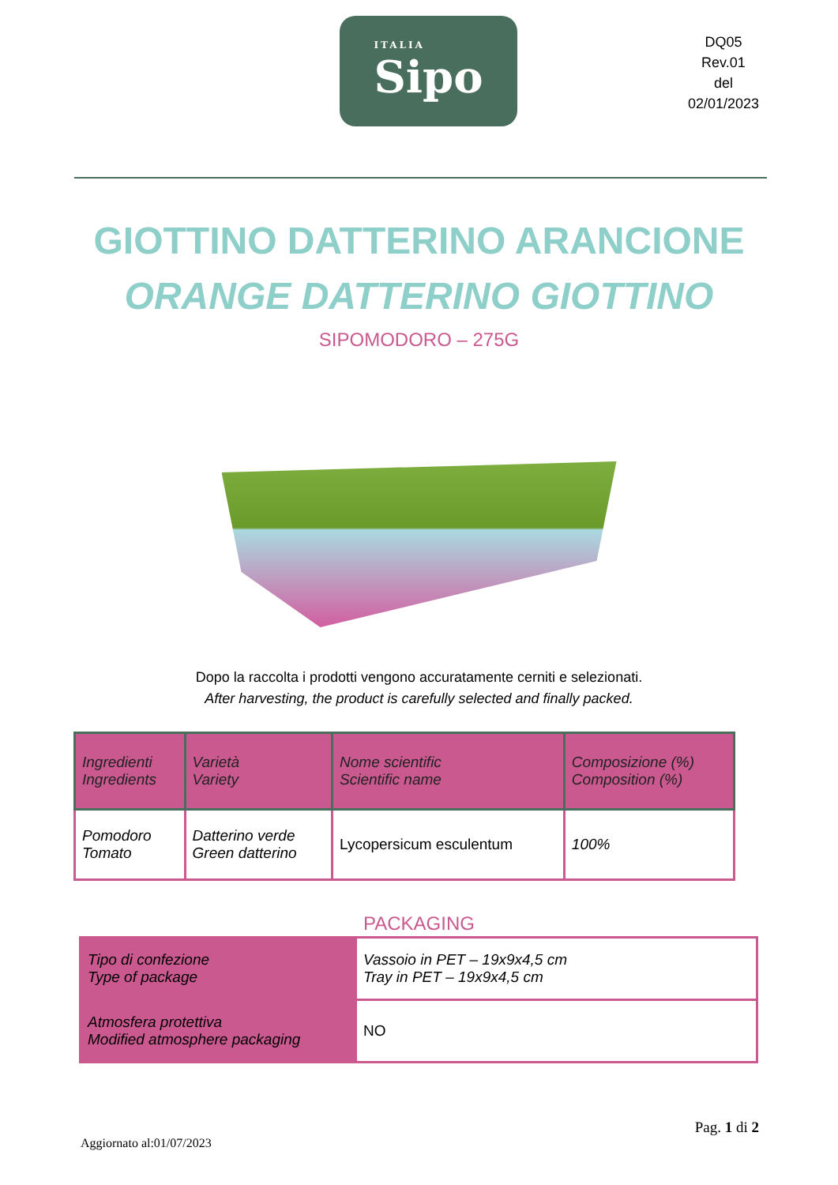ITALIA
Sipo
DQ05
Rev.01
del
02/01/2023
GIOTTINO DATTERINO ARANCIONE
ORANGE DATTERINO GIOTTINO
SIPOMODORO – 275G
Dopo la raccolta i prodotti vengono accuratamente cerniti e selezionati.
After harvesting, the product is carefully selected and finally packed.
| Ingredienti Ingredients | Varietà Variety | Nome scientific Scientific name | Composizione (%) Composition (%) |
| Pomodoro Tomato | Datterino verde Green datterino | Lycopersicum esculentum | 100% |
PACKAGING
| Tipo di confezione Type of package | Vassoio in PET – 19x9x4,5 cm Tray in PET – 19x9x4,5 cm |
| Atmosfera protettiva Modified atmosphere packaging | NO |
Aggiornato al:01/07/2023 Pag. 1 di 2